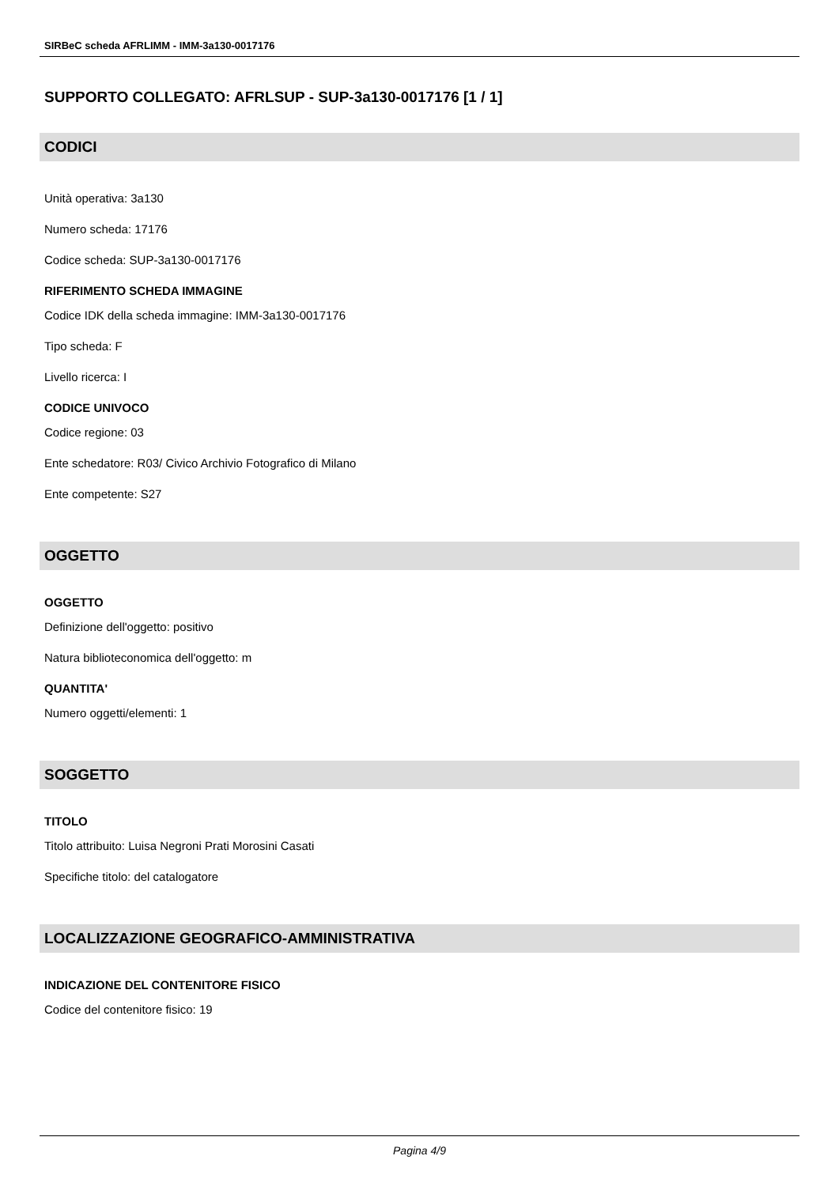SIRBeC scheda AFRLIMM - IMM-3a130-0017176
SUPPORTO COLLEGATO: AFRLSUP - SUP-3a130-0017176 [1 / 1]
CODICI
Unità operativa: 3a130
Numero scheda: 17176
Codice scheda: SUP-3a130-0017176
RIFERIMENTO SCHEDA IMMAGINE
Codice IDK della scheda immagine: IMM-3a130-0017176
Tipo scheda: F
Livello ricerca: I
CODICE UNIVOCO
Codice regione: 03
Ente schedatore: R03/ Civico Archivio Fotografico di Milano
Ente competente: S27
OGGETTO
OGGETTO
Definizione dell'oggetto: positivo
Natura biblioteconomica dell'oggetto: m
QUANTITA'
Numero oggetti/elementi: 1
SOGGETTO
TITOLO
Titolo attribuito: Luisa Negroni Prati Morosini Casati
Specifiche titolo: del catalogatore
LOCALIZZAZIONE GEOGRAFICO-AMMINISTRATIVA
INDICAZIONE DEL CONTENITORE FISICO
Codice del contenitore fisico: 19
Pagina 4/9